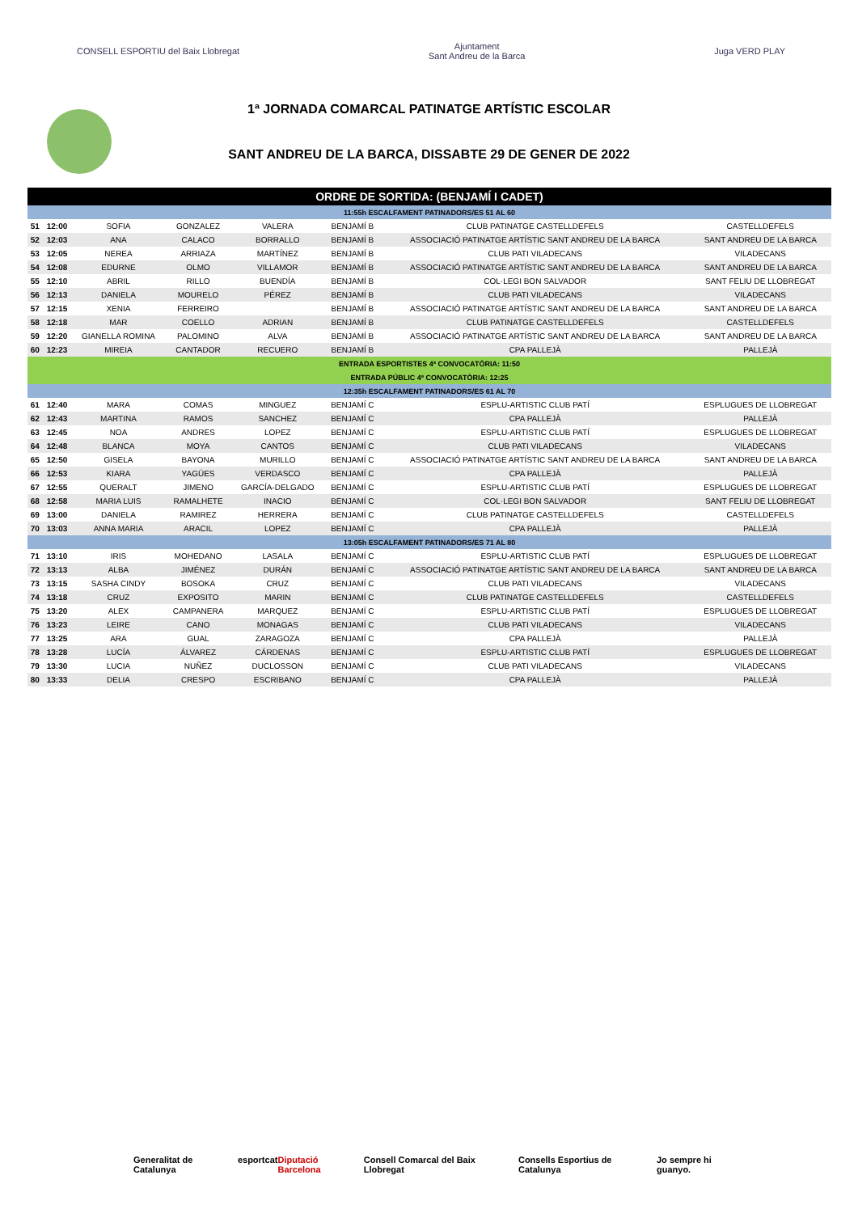CONSELL ESPORTIU del Baix Llobregat
Ajuntament
Sant Andreu de la Barca
Juga VERD PLAY
1ª JORNADA COMARCAL PATINATGE ARTÍSTIC ESCOLAR
SANT ANDREU DE LA BARCA, DISSABTE 29 DE GENER DE 2022
| ORDRE DE SORTIDA: (BENJAMÍ I CADET) | | | | | | | |
| 11:55h ESCALFAMENT PATINADORS/ES 51 AL 60 | | | | | | | |
| 51 | 12:00 | SOFIA | GONZALEZ | VALERA | BENJAMÍ B | CLUB PATINATGE CASTELLDEFELS | CASTELLDEFELS |
| 52 | 12:03 | ANA | CALACO | BORRALLO | BENJAMÍ B | ASSOCIACIÓ PATINATGE ARTÍSTIC SANT ANDREU DE LA BARCA | SANT ANDREU DE LA BARCA |
| 53 | 12:05 | NEREA | ARRIAZA | MARTÍNEZ | BENJAMÍ B | CLUB PATI VILADECANS | VILADECANS |
| 54 | 12:08 | EDURNE | OLMO | VILLAMOR | BENJAMÍ B | ASSOCIACIÓ PATINATGE ARTÍSTIC SANT ANDREU DE LA BARCA | SANT ANDREU DE LA BARCA |
| 55 | 12:10 | ABRIL | RILLO | BUENDÍA | BENJAMÍ B | COL·LEGI BON SALVADOR | SANT FELIU DE LLOBREGAT |
| 56 | 12:13 | DANIELA | MOURELO | PÉREZ | BENJAMÍ B | CLUB PATI VILADECANS | VILADECANS |
| 57 | 12:15 | XENIA | FERREIRO | | BENJAMÍ B | ASSOCIACIÓ PATINATGE ARTÍSTIC SANT ANDREU DE LA BARCA | SANT ANDREU DE LA BARCA |
| 58 | 12:18 | MAR | COELLO | ADRIAN | BENJAMÍ B | CLUB PATINATGE CASTELLDEFELS | CASTELLDEFELS |
| 59 | 12:20 | GIANELLA ROMINA | PALOMINO | ALVA | BENJAMÍ B | ASSOCIACIÓ PATINATGE ARTÍSTIC SANT ANDREU DE LA BARCA | SANT ANDREU DE LA BARCA |
| 60 | 12:23 | MIREIA | CANTADOR | RECUERO | BENJAMÍ B | CPA PALLEJÀ | PALLEJÀ |
| ENTRADA ESPORTISTES 4ª CONVOCATÒRIA: 11:50 | | | | | | | |
| ENTRADA PÚBLIC 4ª CONVOCATÒRIA: 12:25 | | | | | | | |
| 12:35h ESCALFAMENT PATINADORS/ES 61 AL 70 | | | | | | | |
| 61 | 12:40 | MARA | COMAS | MINGUEZ | BENJAMÍ C | ESPLU-ARTISTIC CLUB PATÍ | ESPLUGUES DE LLOBREGAT |
| 62 | 12:43 | MARTINA | RAMOS | SANCHEZ | BENJAMÍ C | CPA PALLEJÀ | PALLEJÀ |
| 63 | 12:45 | NOA | ANDRES | LOPEZ | BENJAMÍ C | ESPLU-ARTISTIC CLUB PATÍ | ESPLUGUES DE LLOBREGAT |
| 64 | 12:48 | BLANCA | MOYA | CANTOS | BENJAMÍ C | CLUB PATI VILADECANS | VILADECANS |
| 65 | 12:50 | GISELA | BAYONA | MURILLO | BENJAMÍ C | ASSOCIACIÓ PATINATGE ARTÍSTIC SANT ANDREU DE LA BARCA | SANT ANDREU DE LA BARCA |
| 66 | 12:53 | KIARA | YAGÜES | VERDASCO | BENJAMÍ C | CPA PALLEJÀ | PALLEJÀ |
| 67 | 12:55 | QUERALT | JIMENO | GARCÍA-DELGADO | BENJAMÍ C | ESPLU-ARTISTIC CLUB PATÍ | ESPLUGUES DE LLOBREGAT |
| 68 | 12:58 | MARIA LUIS | RAMALHETE | INACIO | BENJAMÍ C | COL·LEGI BON SALVADOR | SANT FELIU DE LLOBREGAT |
| 69 | 13:00 | DANIELA | RAMIREZ | HERRERA | BENJAMÍ C | CLUB PATINATGE CASTELLDEFELS | CASTELLDEFELS |
| 70 | 13:03 | ANNA MARIA | ARACIL | LOPEZ | BENJAMÍ C | CPA PALLEJÀ | PALLEJÀ |
| 13:05h ESCALFAMENT PATINADORS/ES 71 AL 80 | | | | | | | |
| 71 | 13:10 | IRIS | MOHEDANO | LASALA | BENJAMÍ C | ESPLU-ARTISTIC CLUB PATÍ | ESPLUGUES DE LLOBREGAT |
| 72 | 13:13 | ALBA | JIMÉNEZ | DURÁN | BENJAMÍ C | ASSOCIACIÓ PATINATGE ARTÍSTIC SANT ANDREU DE LA BARCA | SANT ANDREU DE LA BARCA |
| 73 | 13:15 | SASHA CINDY | BOSOKA | CRUZ | BENJAMÍ C | CLUB PATI VILADECANS | VILADECANS |
| 74 | 13:18 | CRUZ | EXPOSITO | MARIN | BENJAMÍ C | CLUB PATINATGE CASTELLDEFELS | CASTELLDEFELS |
| 75 | 13:20 | ALEX | CAMPANERA | MARQUEZ | BENJAMÍ C | ESPLU-ARTISTIC CLUB PATÍ | ESPLUGUES DE LLOBREGAT |
| 76 | 13:23 | LEIRE | CANO | MONAGAS | BENJAMÍ C | CLUB PATI VILADECANS | VILADECANS |
| 77 | 13:25 | ARA | GUAL | ZARAGOZA | BENJAMÍ C | CPA PALLEJÀ | PALLEJÀ |
| 78 | 13:28 | LUCÍA | ÁLVAREZ | CÁRDENAS | BENJAMÍ C | ESPLU-ARTISTIC CLUB PATÍ | ESPLUGUES DE LLOBREGAT |
| 79 | 13:30 | LUCIA | NUÑEZ | DUCLOSSON | BENJAMÍ C | CLUB PATI VILADECANS | VILADECANS |
| 80 | 13:33 | DELIA | CRESPO | ESCRIBANO | BENJAMÍ C | CPA PALLEJÀ | PALLEJÀ |
Generalitat de Catalunya esportcat Diputació Barcelona Consell Comarcal del Baix Llobregat Consells Esportius de Catalunya Jo sempre hi guanyo.